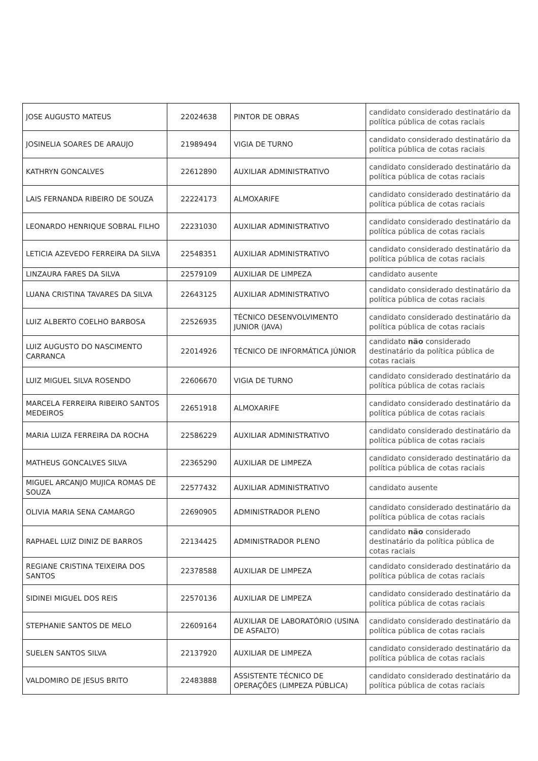| JOSE AUGUSTO MATEUS | 22024638 | PINTOR DE OBRAS | candidato considerado destinatário da política pública de cotas raciais |
| JOSINELIA SOARES DE ARAUJO | 21989494 | VIGIA DE TURNO | candidato considerado destinatário da política pública de cotas raciais |
| KATHRYN GONCALVES | 22612890 | AUXILIAR ADMINISTRATIVO | candidato considerado destinatário da política pública de cotas raciais |
| LAIS FERNANDA RIBEIRO DE SOUZA | 22224173 | ALMOXARIFE | candidato considerado destinatário da política pública de cotas raciais |
| LEONARDO HENRIQUE SOBRAL FILHO | 22231030 | AUXILIAR ADMINISTRATIVO | candidato considerado destinatário da política pública de cotas raciais |
| LETICIA AZEVEDO FERREIRA DA SILVA | 22548351 | AUXILIAR ADMINISTRATIVO | candidato considerado destinatário da política pública de cotas raciais |
| LINZAURA FARES DA SILVA | 22579109 | AUXILIAR DE LIMPEZA | candidato ausente |
| LUANA CRISTINA TAVARES DA SILVA | 22643125 | AUXILIAR ADMINISTRATIVO | candidato considerado destinatário da política pública de cotas raciais |
| LUIZ ALBERTO COELHO BARBOSA | 22526935 | TÉCNICO DESENVOLVIMENTO JUNIOR (JAVA) | candidato considerado destinatário da política pública de cotas raciais |
| LUIZ AUGUSTO DO NASCIMENTO CARRANCA | 22014926 | TÉCNICO DE INFORMÁTICA JÚNIOR | candidato não considerado destinatário da política pública de cotas raciais |
| LUIZ MIGUEL SILVA ROSENDO | 22606670 | VIGIA DE TURNO | candidato considerado destinatário da política pública de cotas raciais |
| MARCELA FERREIRA RIBEIRO SANTOS MEDEIROS | 22651918 | ALMOXARIFE | candidato considerado destinatário da política pública de cotas raciais |
| MARIA LUIZA FERREIRA DA ROCHA | 22586229 | AUXILIAR ADMINISTRATIVO | candidato considerado destinatário da política pública de cotas raciais |
| MATHEUS GONCALVES SILVA | 22365290 | AUXILIAR DE LIMPEZA | candidato considerado destinatário da política pública de cotas raciais |
| MIGUEL ARCANJO MUJICA ROMAS DE SOUZA | 22577432 | AUXILIAR ADMINISTRATIVO | candidato ausente |
| OLIVIA MARIA SENA CAMARGO | 22690905 | ADMINISTRADOR PLENO | candidato considerado destinatário da política pública de cotas raciais |
| RAPHAEL LUIZ DINIZ DE BARROS | 22134425 | ADMINISTRADOR PLENO | candidato não considerado destinatário da política pública de cotas raciais |
| REGIANE CRISTINA TEIXEIRA DOS SANTOS | 22378588 | AUXILIAR DE LIMPEZA | candidato considerado destinatário da política pública de cotas raciais |
| SIDINEI MIGUEL DOS REIS | 22570136 | AUXILIAR DE LIMPEZA | candidato considerado destinatário da política pública de cotas raciais |
| STEPHANIE SANTOS DE MELO | 22609164 | AUXILIAR DE LABORATÓRIO (USINA DE ASFALTO) | candidato considerado destinatário da política pública de cotas raciais |
| SUELEN SANTOS SILVA | 22137920 | AUXILIAR DE LIMPEZA | candidato considerado destinatário da política pública de cotas raciais |
| VALDOMIRO DE JESUS BRITO | 22483888 | ASSISTENTE TÉCNICO DE OPERAÇÕES (LIMPEZA PÚBLICA) | candidato considerado destinatário da política pública de cotas raciais |